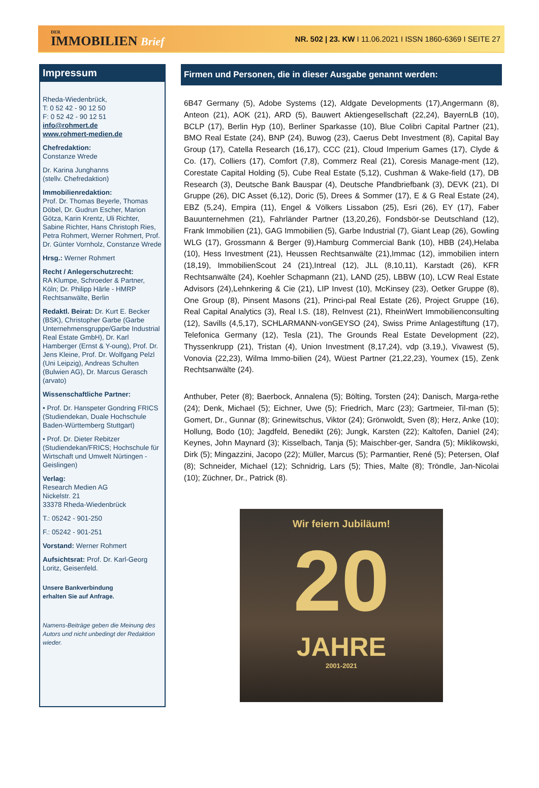DER
IMMOBILIEN Brief
NR. 502 | 23. KW I 11.06.2021 I ISSN 1860-6369 I SEITE 27
Impressum
Rheda-Wiedenbrück,
T: 0 52 42 - 90 12 50
F: 0 52 42 - 90 12 51
info@rohmert.de
www.rohmert-medien.de
Chefredaktion:
Constanze Wrede
Dr. Karina Junghanns
(stellv. Chefredaktion)
Immobilienredaktion:
Prof. Dr. Thomas Beyerle, Thomas Döbel, Dr. Gudrun Escher, Marion Götza, Karin Krentz, Uli Richter, Sabine Richter, Hans Christoph Ries, Petra Rohmert, Werner Rohmert, Prof. Dr. Günter Vornholz, Constanze Wrede
Hrsg.: Werner Rohmert
Recht / Anlegerschutzrecht:
RA Klumpe, Schroeder & Partner, Köln; Dr. Philipp Härle - HMRP Rechtsanwälte, Berlin
Redaktl. Beirat: Dr. Kurt E. Becker (BSK), Christopher Garbe (Garbe Unternehmensgruppe/Garbe Industrial Real Estate GmbH), Dr. Karl Hamberger (Ernst & Y-oung), Prof. Dr. Jens Kleine, Prof. Dr. Wolfgang Pelzl (Uni Leipzig), Andreas Schulten (Bulwien AG), Dr. Marcus Gerasch (arvato)
Wissenschaftliche Partner:
• Prof. Dr. Hanspeter Gondring FRICS (Studiendekan, Duale Hochschule Baden-Württemberg Stuttgart)
• Prof. Dr. Dieter Rebitzer (Studiendekan/FRICS; Hochschule für Wirtschaft und Umwelt Nürtingen - Geislingen)
Verlag:
Research Medien AG
Nickelstr. 21
33378 Rheda-Wiedenbrück
T.: 05242 - 901-250
F.: 05242 - 901-251
Vorstand: Werner Rohmert
Aufsichtsrat: Prof. Dr. Karl-Georg Loritz, Geisenfeld.
Unsere Bankverbindung
erhalten Sie auf Anfrage.
Namens-Beiträge geben die Meinung des Autors und nicht unbedingt der Redaktion wieder.
Firmen und Personen, die in dieser Ausgabe genannt werden:
6B47 Germany (5), Adobe Systems (12), Aldgate Developments (17),Angermann (8), Anteon (21), AOK (21), ARD (5), Bauwert Aktiengesellschaft (22,24), BayernLB (10), BCLP (17), Berlin Hyp (10), Berliner Sparkasse (10), Blue Colibri Capital Partner (21), BMO Real Estate (24), BNP (24), Buwog (23), Caerus Debt Investment (8), Capital Bay Group (17), Catella Research (16,17), CCC (21), Cloud Imperium Games (17), Clyde & Co. (17), Colliers (17), Comfort (7,8), Commerz Real (21), Coresis Manage-ment (12), Corestate Capital Holding (5), Cube Real Estate (5,12), Cushman & Wake-field (17), DB Research (3), Deutsche Bank Bauspar (4), Deutsche Pfandbriefbank (3), DEVK (21), DI Gruppe (26), DIC Asset (6,12), Doric (5), Drees & Sommer (17), E & G Real Estate (24), EBZ (5,24), Empira (11), Engel & Völkers Lissabon (25), Esri (26), EY (17), Faber Bauunternehmen (21), Fahrländer Partner (13,20,26), Fondsbör-se Deutschland (12), Frank Immobilien (21), GAG Immobilien (5), Garbe Industrial (7), Giant Leap (26), Gowling WLG (17), Grossmann & Berger (9),Hamburg Commercial Bank (10), HBB (24),Helaba (10), Hess Investment (21), Heussen Rechtsanwälte (21),Immac (12), immobilien intern (18,19), ImmobilienScout 24 (21),Intreal (12), JLL (8,10,11), Karstadt (26), KFR Rechtsanwälte (24), Koehler Schapmann (21), LAND (25), LBBW (10), LCW Real Estate Advisors (24),Lehnkering & Cie (21), LIP Invest (10), McKinsey (23), Oetker Gruppe (8), One Group (8), Pinsent Masons (21), Princi-pal Real Estate (26), Project Gruppe (16), Real Capital Analytics (3), Real I.S. (18), ReInvest (21), RheinWert Immobilienconsulting (12), Savills (4,5,17), SCHLARMANN-vonGEYSO (24), Swiss Prime Anlagestiftung (17), Telefonica Germany (12), Tesla (21), The Grounds Real Estate Development (22), Thyssenkrupp (21), Tristan (4), Union Investment (8,17,24), vdp (3,19,), Vivawest (5), Vonovia (22,23), Wilma Immo-bilien (24), Wüest Partner (21,22,23), Youmex (15), Zenk Rechtsanwälte (24).
Anthuber, Peter (8); Baerbock, Annalena (5); Bölting, Torsten (24); Danisch, Marga-rethe (24); Denk, Michael (5); Eichner, Uwe (5); Friedrich, Marc (23); Gartmeier, Til-man (5); Gomert, Dr., Gunnar (8); Grinewitschus, Viktor (24); Grönwoldt, Sven (8); Herz, Anke (10); Hollung, Bodo (10); Jagdfeld, Benedikt (26); Jungk, Karsten (22); Kaltofen, Daniel (24); Keynes, John Maynard (3); Kisselbach, Tanja (5); Maischber-ger, Sandra (5); Miklikowski, Dirk (5); Mingazzini, Jacopo (22); Müller, Marcus (5); Parmantier, René (5); Petersen, Olaf (8); Schneider, Michael (12); Schnidrig, Lars (5); Thies, Malte (8); Tröndle, Jan-Nicolai (10); Züchner, Dr., Patrick (8).
Wir feiern Jubiläum!
20
JAHRE
2001-2021